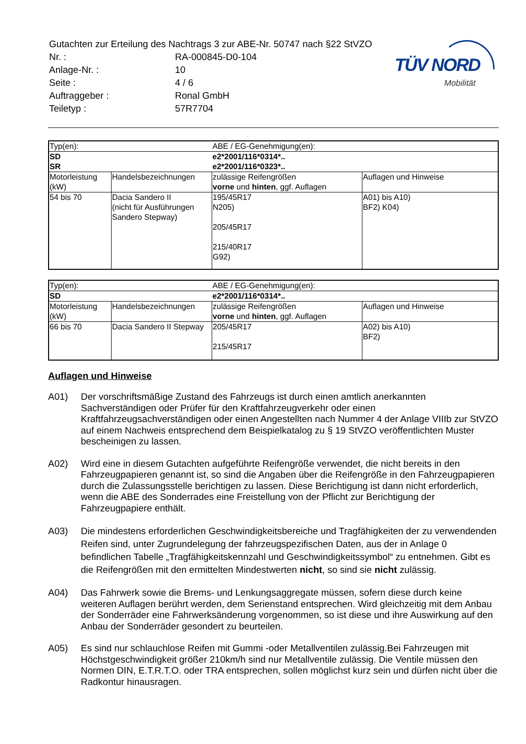TÜV NORD
Mobilität
| Gutachten zur Erteilung des Nachtrags 3 zur ABE-Nr. 50747 nach §22 StVZO | |
| Nr. : | RA-000845-D0-104 |
| Anlage-Nr. : | 10 |
| Seite : | 4 / 6 |
| Auftraggeber : | Ronal GmbH |
| Teiletyp : | 57R7704 |
| Typ(en): | | ABE / EG-Genehmigung(en): | |
| SD SR | | e2*2001/116*0314*.. e2*2001/116*0323*.. | |
| Motorleistung (kW) | Handelsbezeichnungen | zulässige Reifengrößen vorne und hinten , ggf. Auflagen | Auflagen und Hinweise |
| 54 bis 70 | Dacia Sandero II (nicht für Ausführungen Sandero Stepway) | 195/45R17 N205) 205/45R17 215/40R17 G92) | A01) bis A10) BF2) K04) |
| Typ(en): | | ABE / EG-Genehmigung(en): | |
| SD | | e2*2001/116*0314*.. | |
| Motorleistung (kW) | Handelsbezeichnungen | zulässige Reifengrößen vorne und hinten , ggf. Auflagen | Auflagen und Hinweise |
| 66 bis 70 | Dacia Sandero II Stepway | 205/45R17 215/45R17 | A02) bis A10) BF2) |
Auflagen und Hinweise
A01) Der vorschriftsmäßige Zustand des Fahrzeugs ist durch einen amtlich anerkannten Sachverständigen oder Prüfer für den Kraftfahrzeugverkehr oder einen Kraftfahrzeugsachverständigen oder einen Angestellten nach Nummer 4 der Anlage VIIIb zur StVZO auf einem Nachweis entsprechend dem Beispielkatalog zu § 19 StVZO veröffentlichten Muster bescheinigen zu lassen.
A02) Wird eine in diesem Gutachten aufgeführte Reifengröße verwendet, die nicht bereits in den Fahrzeugpapieren genannt ist, so sind die Angaben über die Reifengröße in den Fahrzeugpapieren durch die Zulassungsstelle berichtigen zu lassen. Diese Berichtigung ist dann nicht erforderlich, wenn die ABE des Sonderrades eine Freistellung von der Pflicht zur Berichtigung der Fahrzeugpapiere enthält.
A03) Die mindestens erforderlichen Geschwindigkeitsbereiche und Tragfähigkeiten der zu verwendenden Reifen sind, unter Zugrundelegung der fahrzeugspezifischen Daten, aus der in Anlage 0 befindlichen Tabelle „Tragfähigkeitskennzahl und Geschwindigkeitssymbol“ zu entnehmen. Gibt es die Reifengrößen mit den ermittelten Mindestwerten nicht, so sind sie nicht zulässig.
A04) Das Fahrwerk sowie die Brems- und Lenkungsaggregate müssen, sofern diese durch keine weiteren Auflagen berührt werden, dem Serienstand entsprechen. Wird gleichzeitig mit dem Anbau der Sonderräder eine Fahrwerksänderung vorgenommen, so ist diese und ihre Auswirkung auf den Anbau der Sonderräder gesondert zu beurteilen.
A05) Es sind nur schlauchlose Reifen mit Gummi -oder Metallventilen zulässig.Bei Fahrzeugen mit Höchstgeschwindigkeit größer 210km/h sind nur Metallventile zulässig. Die Ventile müssen den Normen DIN, E.T.R.T.O. oder TRA entsprechen, sollen möglichst kurz sein und dürfen nicht über die Radkontur hinausragen.